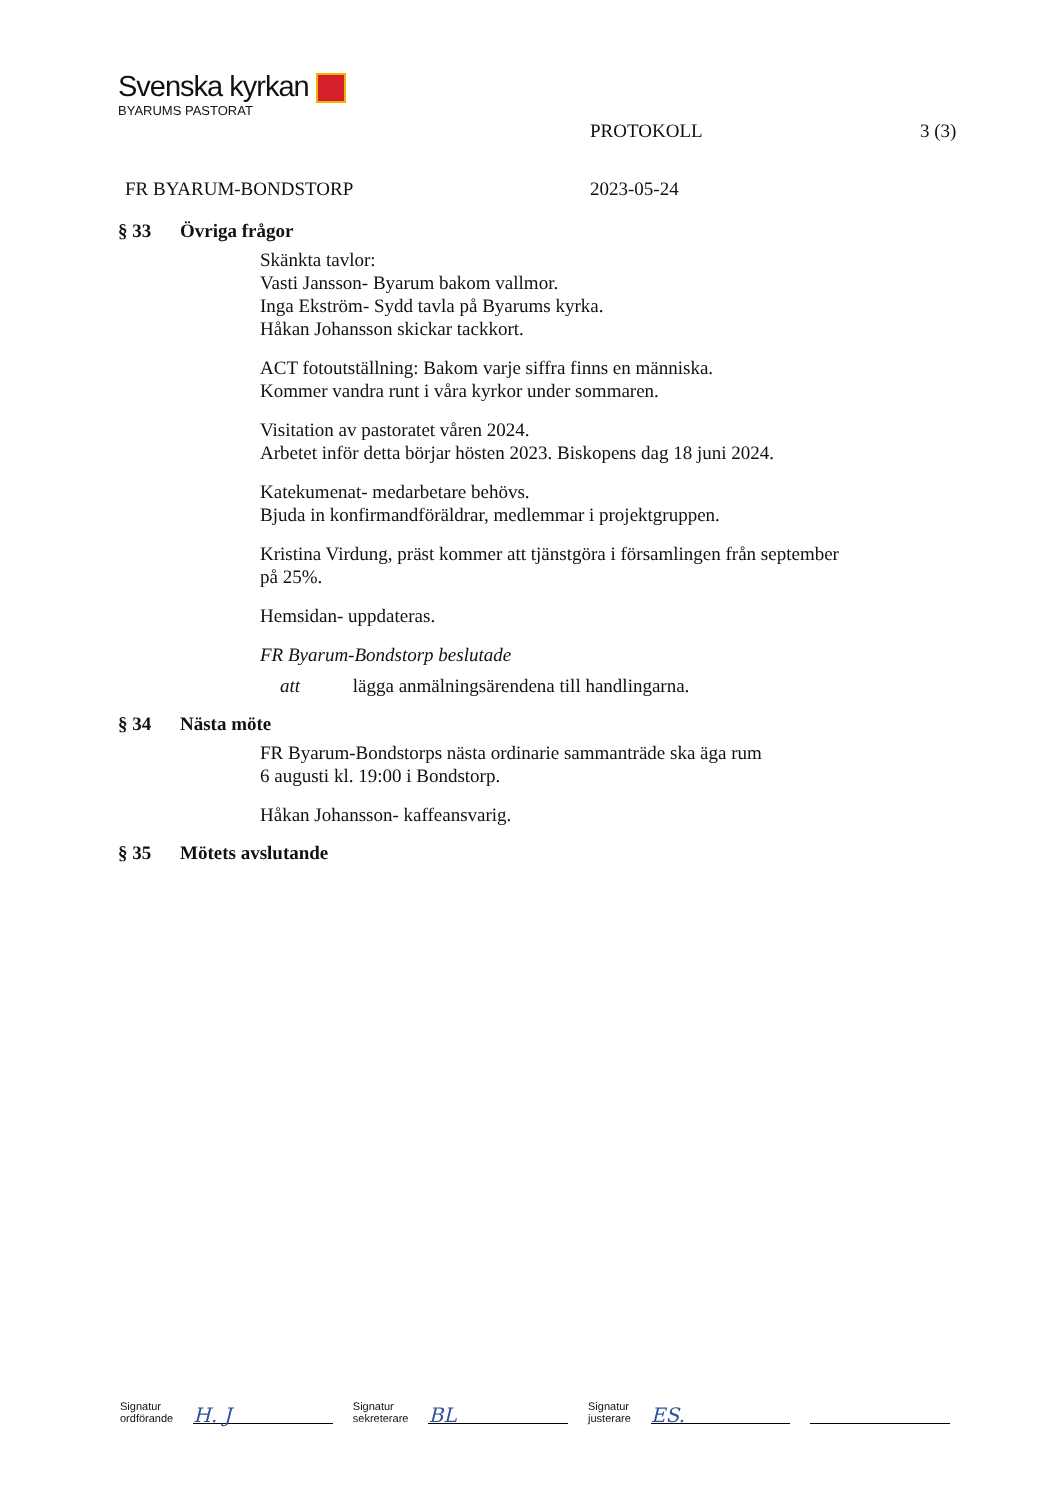Svenska kyrkan
BYARUMS PASTORAT
PROTOKOLL 3 (3)
FR BYARUM-BONDSTORP 2023-05-24
§ 33 Övriga frågor
Skänkta tavlor:
Vasti Jansson- Byarum bakom vallmor.
Inga Ekström- Sydd tavla på Byarums kyrka.
Håkan Johansson skickar tackkort.
ACT fotoutställning: Bakom varje siffra finns en människa.
Kommer vandra runt i våra kyrkor under sommaren.
Visitation av pastoratet våren 2024.
Arbetet inför detta börjar hösten 2023. Biskopens dag 18 juni 2024.
Katekumenat- medarbetare behövs.
Bjuda in konfirmandföräldrar, medlemmar i projektgruppen.
Kristina Virdung, präst kommer att tjänstgöra i församlingen från september
på 25%.
Hemsidan- uppdateras.
FR Byarum-Bondstorp beslutade
att lägga anmälningsärendena till handlingarna.
§ 34 Nästa möte
FR Byarum-Bondstorps nästa ordinarie sammanträde ska äga rum
6 augusti kl. 19:00 i Bondstorp.
Håkan Johansson- kaffeansvarig.
§ 35 Mötets avslutande
Signatur
ordförande
H. J
Signatur
sekreterare
BL
Signatur
justerare
ES.